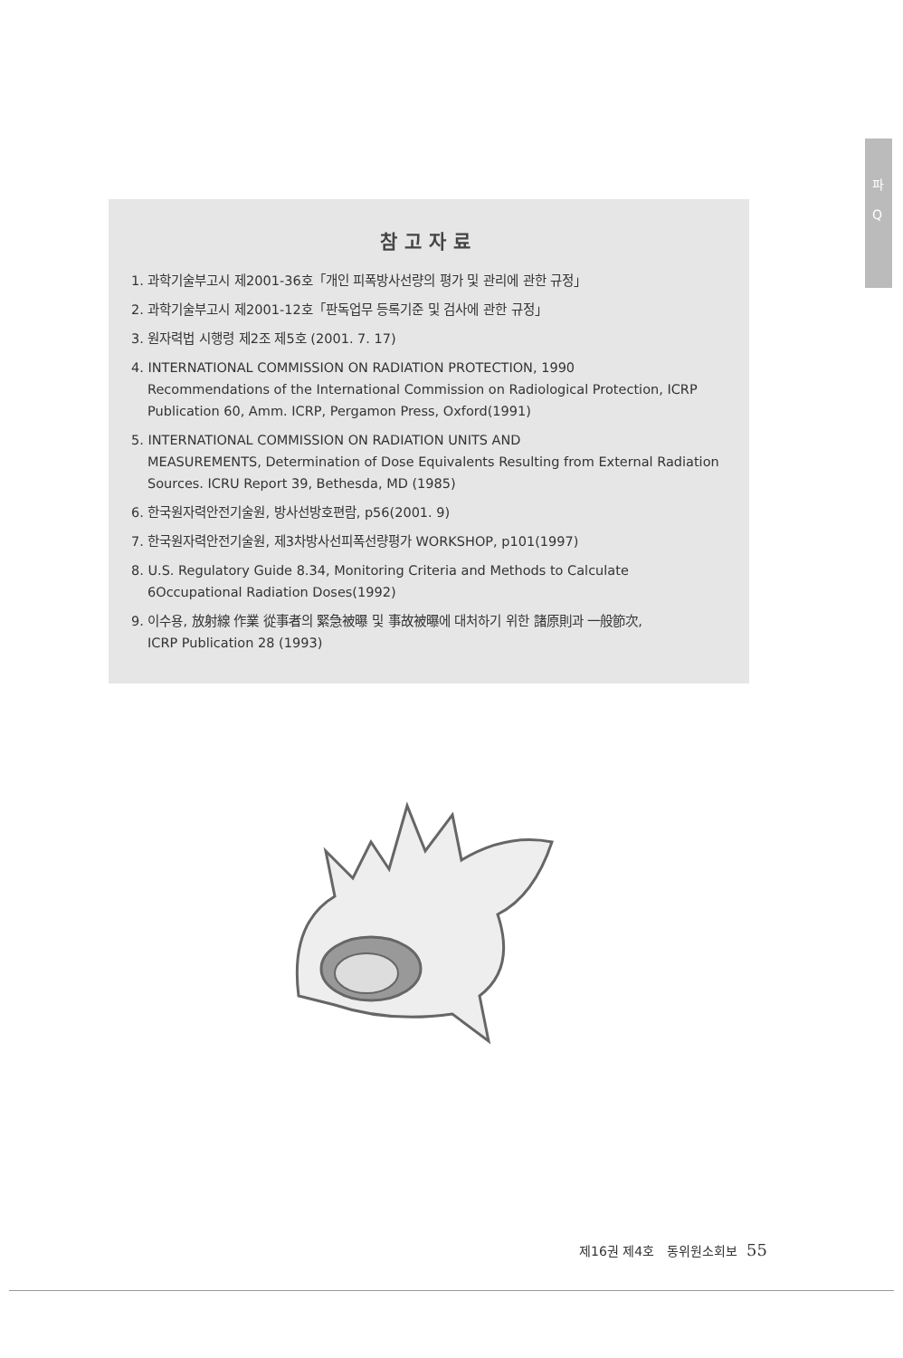파
Q
참고자료
1. 과학기술부고시 제2001-36호「개인 피폭방사선량의 평가 및 관리에 관한 규정」
2. 과학기술부고시 제2001-12호「판독업무 등록기준 및 검사에 관한 규정」
3. 원자력법 시행령 제2조 제5호 (2001. 7. 17)
4. INTERNATIONAL COMMISSION ON RADIATION PROTECTION, 1990
Recommendations of the International Commission on Radiological Protection, ICRP Publication 60, Amm. ICRP, Pergamon Press, Oxford(1991)
5. INTERNATIONAL COMMISSION ON RADIATION UNITS AND
MEASUREMENTS, Determination of Dose Equivalents Resulting from External Radiation Sources. ICRU Report 39, Bethesda, MD (1985)
6. 한국원자력안전기술원, 방사선방호편람, p56(2001. 9)
7. 한국원자력안전기술원, 제3차방사선피폭선량평가 WORKSHOP, p101(1997)
8. U.S. Regulatory Guide 8.34, Monitoring Criteria and Methods to Calculate
6Occupational Radiation Doses(1992)
9. 이수용, 放射線 作業 從事者의 緊急被曝 및 事故被曝에 대처하기 위한 諸原則과 一般節次,
ICRP Publication 28 (1993)
제16권 제4호 동위원소회보 55